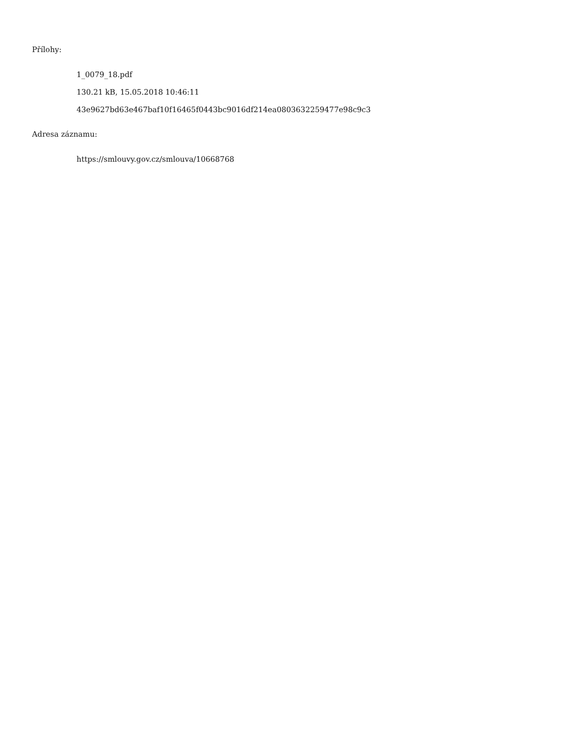Přílohy:
1_0079_18.pdf
130.21 kB, 15.05.2018 10:46:11
43e9627bd63e467baf10f16465f0443bc9016df214ea0803632259477e98c9c3
Adresa záznamu:
https://smlouvy.gov.cz/smlouva/10668768